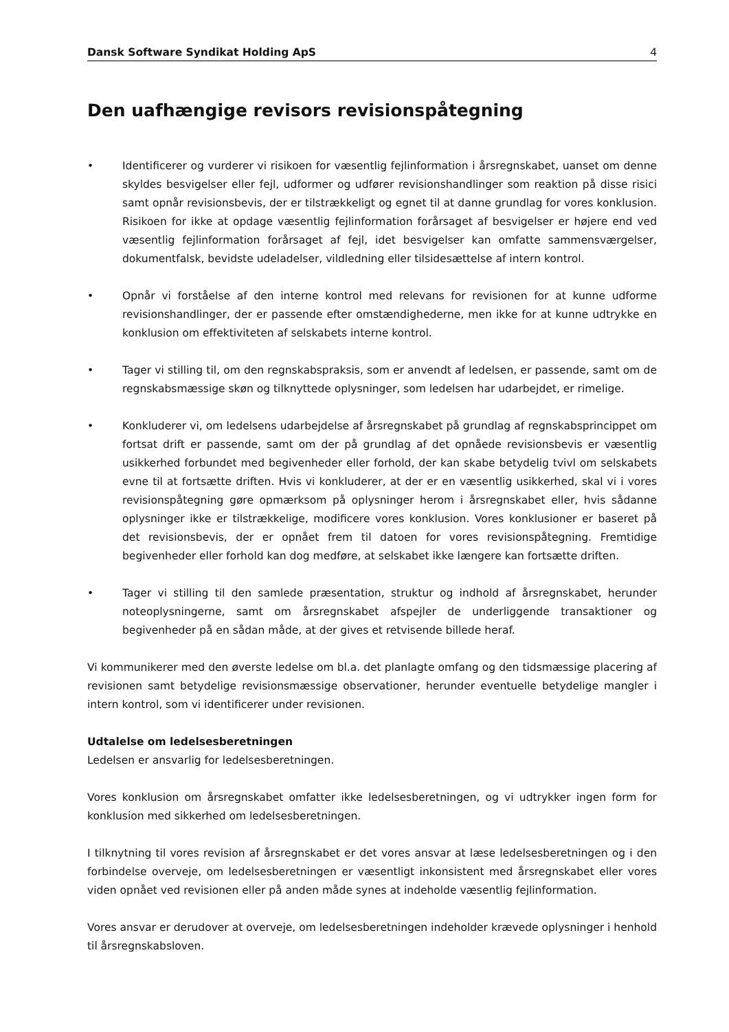Dansk Software Syndikat Holding ApS 4
Den uafhængige revisors revisionspåtegning
• Identificerer og vurderer vi risikoen for væsentlig fejlinformation i årsregnskabet, uanset om denne skyldes besvigelser eller fejl, udformer og udfører revisionshandlinger som reaktion på disse risici samt opnår revisionsbevis, der er tilstrækkeligt og egnet til at danne grundlag for vores konklusion. Risikoen for ikke at opdage væsentlig fejlinformation forårsaget af besvigelser er højere end ved væsentlig fejlinformation forårsaget af fejl, idet besvigelser kan omfatte sammensværgelser, dokumentfalsk, bevidste udeladelser, vildledning eller tilsidesættelse af intern kontrol.
• Opnår vi forståelse af den interne kontrol med relevans for revisionen for at kunne udforme revisionshandlinger, der er passende efter omstændighederne, men ikke for at kunne udtrykke en konklusion om effektiviteten af selskabets interne kontrol.
• Tager vi stilling til, om den regnskabspraksis, som er anvendt af ledelsen, er passende, samt om de regnskabsmæssige skøn og tilknyttede oplysninger, som ledelsen har udarbejdet, er rimelige.
• Konkluderer vi, om ledelsens udarbejdelse af årsregnskabet på grundlag af regnskabsprincippet om fortsat drift er passende, samt om der på grundlag af det opnåede revisionsbevis er væsentlig usikkerhed forbundet med begivenheder eller forhold, der kan skabe betydelig tvivl om selskabets evne til at fortsætte driften. Hvis vi konkluderer, at der er en væsentlig usikkerhed, skal vi i vores revisionspåtegning gøre opmærksom på oplysninger herom i årsregnskabet eller, hvis sådanne oplysninger ikke er tilstrækkelige, modificere vores konklusion. Vores konklusioner er baseret på det revisionsbevis, der er opnået frem til datoen for vores revisionspåtegning. Fremtidige begivenheder eller forhold kan dog medføre, at selskabet ikke længere kan fortsætte driften.
• Tager vi stilling til den samlede præsentation, struktur og indhold af årsregnskabet, herunder noteoplysningerne, samt om årsregnskabet afspejler de underliggende transaktioner og begivenheder på en sådan måde, at der gives et retvisende billede heraf.
Vi kommunikerer med den øverste ledelse om bl.a. det planlagte omfang og den tidsmæssige placering af revisionen samt betydelige revisionsmæssige observationer, herunder eventuelle betydelige mangler i intern kontrol, som vi identificerer under revisionen.
Udtalelse om ledelsesberetningen
Ledelsen er ansvarlig for ledelsesberetningen.
Vores konklusion om årsregnskabet omfatter ikke ledelsesberetningen, og vi udtrykker ingen form for konklusion med sikkerhed om ledelsesberetningen.
I tilknytning til vores revision af årsregnskabet er det vores ansvar at læse ledelsesberetningen og i den forbindelse overveje, om ledelsesberetningen er væsentligt inkonsistent med årsregnskabet eller vores viden opnået ved revisionen eller på anden måde synes at indeholde væsentlig fejlinformation.
Vores ansvar er derudover at overveje, om ledelsesberetningen indeholder krævede oplysninger i henhold til årsregnskabsloven.